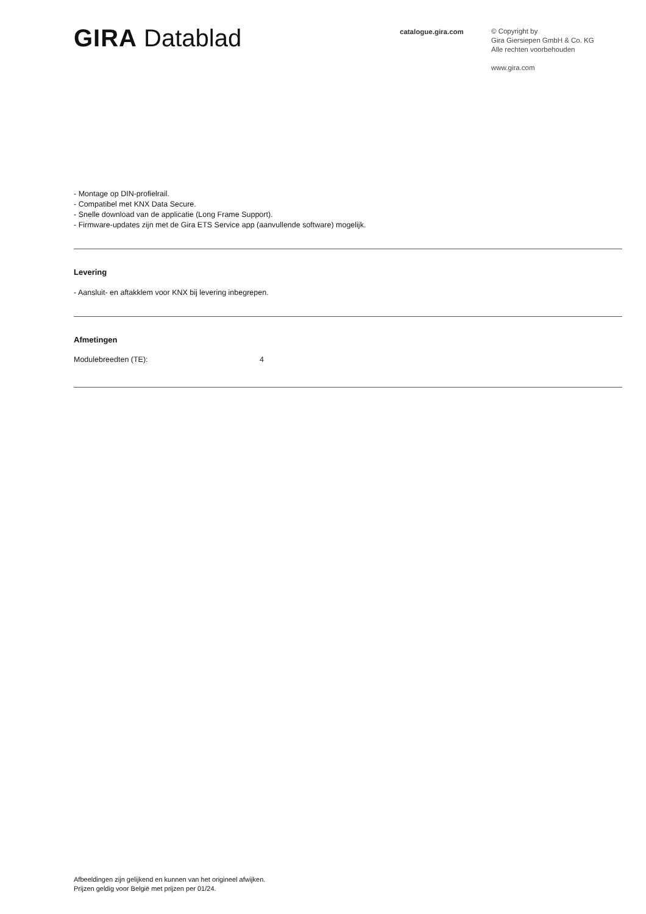GIRA Datablad
catalogue.gira.com
© Copyright by
Gira Giersiepen GmbH & Co. KG
Alle rechten voorbehouden
www.gira.com
- Montage op DIN-profielrail.
- Compatibel met KNX Data Secure.
- Snelle download van de applicatie (Long Frame Support).
- Firmware-updates zijn met de Gira ETS Service app (aanvullende software) mogelijk.
Levering
- Aansluit- en aftakklem voor KNX bij levering inbegrepen.
Afmetingen
Modulebreedten (TE): 4
Afbeeldingen zijn gelijkend en kunnen van het origineel afwijken.
Prijzen geldig voor België met prijzen per 01/24.